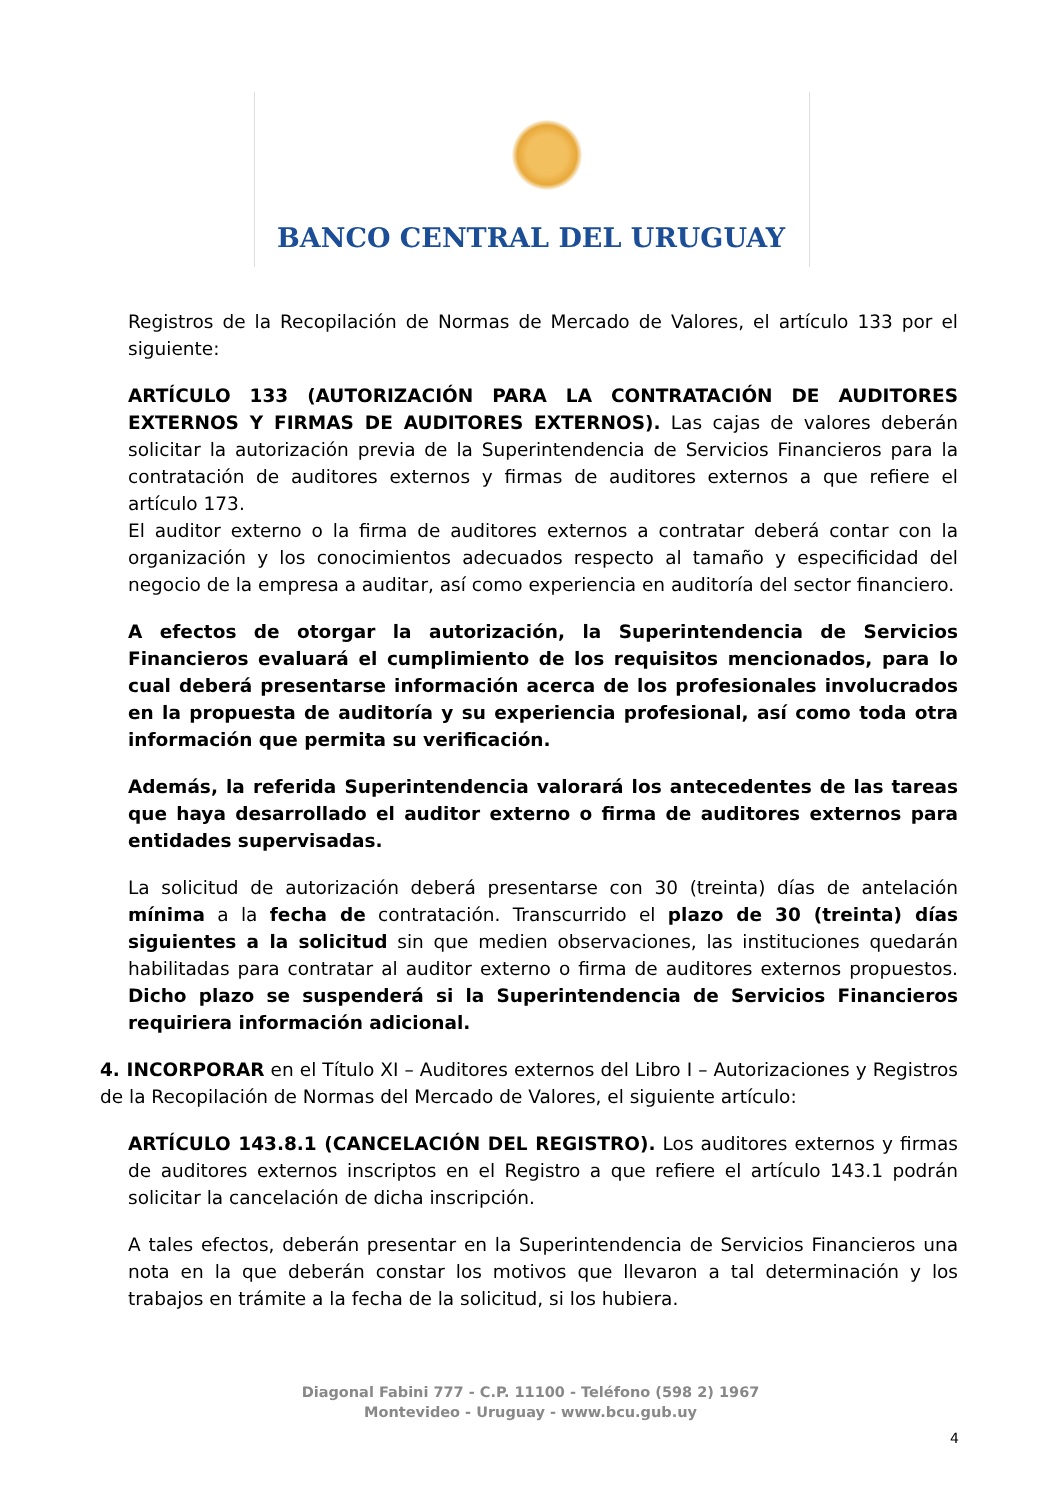BANCO CENTRAL DEL URUGUAY
Registros de la Recopilación de Normas de Mercado de Valores, el artículo 133 por el siguiente:
ARTÍCULO 133 (AUTORIZACIÓN PARA LA CONTRATACIÓN DE AUDITORES EXTERNOS Y FIRMAS DE AUDITORES EXTERNOS). Las cajas de valores deberán solicitar la autorización previa de la Superintendencia de Servicios Financieros para la contratación de auditores externos y firmas de auditores externos a que refiere el artículo 173.
El auditor externo o la firma de auditores externos a contratar deberá contar con la organización y los conocimientos adecuados respecto al tamaño y especificidad del negocio de la empresa a auditar, así como experiencia en auditoría del sector financiero.
A efectos de otorgar la autorización, la Superintendencia de Servicios Financieros evaluará el cumplimiento de los requisitos mencionados, para lo cual deberá presentarse información acerca de los profesionales involucrados en la propuesta de auditoría y su experiencia profesional, así como toda otra información que permita su verificación.
Además, la referida Superintendencia valorará los antecedentes de las tareas que haya desarrollado el auditor externo o firma de auditores externos para entidades supervisadas.
La solicitud de autorización deberá presentarse con 30 (treinta) días de antelación mínima a la fecha de contratación. Transcurrido el plazo de 30 (treinta) días siguientes a la solicitud sin que medien observaciones, las instituciones quedarán habilitadas para contratar al auditor externo o firma de auditores externos propuestos. Dicho plazo se suspenderá si la Superintendencia de Servicios Financieros requiriera información adicional.
4. INCORPORAR en el Título XI – Auditores externos del Libro I – Autorizaciones y Registros de la Recopilación de Normas del Mercado de Valores, el siguiente artículo:
ARTÍCULO 143.8.1 (CANCELACIÓN DEL REGISTRO). Los auditores externos y firmas de auditores externos inscriptos en el Registro a que refiere el artículo 143.1 podrán solicitar la cancelación de dicha inscripción.
A tales efectos, deberán presentar en la Superintendencia de Servicios Financieros una nota en la que deberán constar los motivos que llevaron a tal determinación y los trabajos en trámite a la fecha de la solicitud, si los hubiera.
Diagonal Fabini 777 - C.P. 11100 - Teléfono (598 2) 1967
Montevideo - Uruguay - www.bcu.gub.uy
4